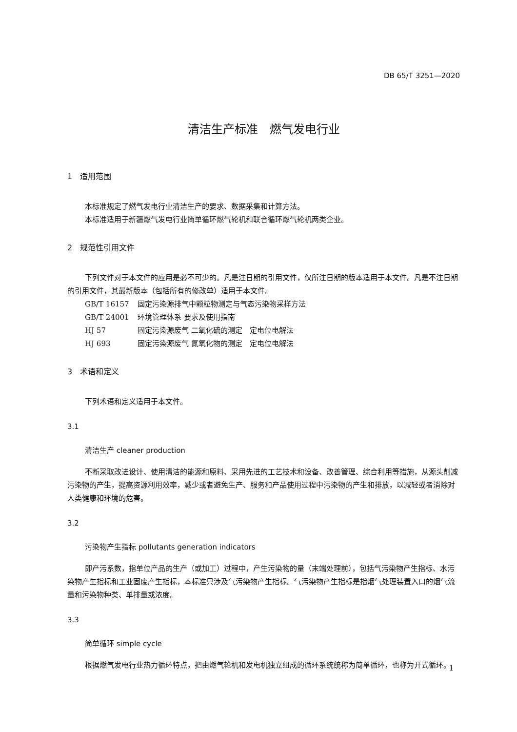DB 65/T 3251—2020
清洁生产标准　燃气发电行业
1　适用范围
本标准规定了燃气发电行业清洁生产的要求、数据采集和计算方法。
本标准适用于新疆燃气发电行业简单循环燃气轮机和联合循环燃气轮机两类企业。
2　规范性引用文件
下列文件对于本文件的应用是必不可少的。凡是注日期的引用文件，仅所注日期的版本适用于本文件。凡是不注日期的引用文件，其最新版本（包括所有的修改单）适用于本文件。
GB/T 16157 固定污染源排气中颗粒物测定与气态污染物采样方法
GB/T 24001 环境管理体系 要求及使用指南
HJ 57 固定污染源废气 二氧化硫的测定　定电位电解法
HJ 693 固定污染源废气 氮氧化物的测定　定电位电解法
3　术语和定义
下列术语和定义适用于本文件。
3.1
清洁生产 cleaner production
不断采取改进设计、使用清洁的能源和原料、采用先进的工艺技术和设备、改善管理、综合利用等措施，从源头削减污染物的产生，提高资源利用效率，减少或者避免生产、服务和产品使用过程中污染物的产生和排放，以减轻或者消除对人类健康和环境的危害。
3.2
污染物产生指标 pollutants generation indicators
即产污系数，指单位产品的生产（或加工）过程中，产生污染物的量（末端处理前），包括气污染物产生指标、水污染物产生指标和工业固废产生指标，本标准只涉及气污染物产生指标。气污染物产生指标是指烟气处理装置入口的烟气流量和污染物种类、单排量或浓度。
3.3
简单循环 simple cycle
根据燃气发电行业热力循环特点，把由燃气轮机和发电机独立组成的循环系统统称为简单循环，也称为开式循环。
1